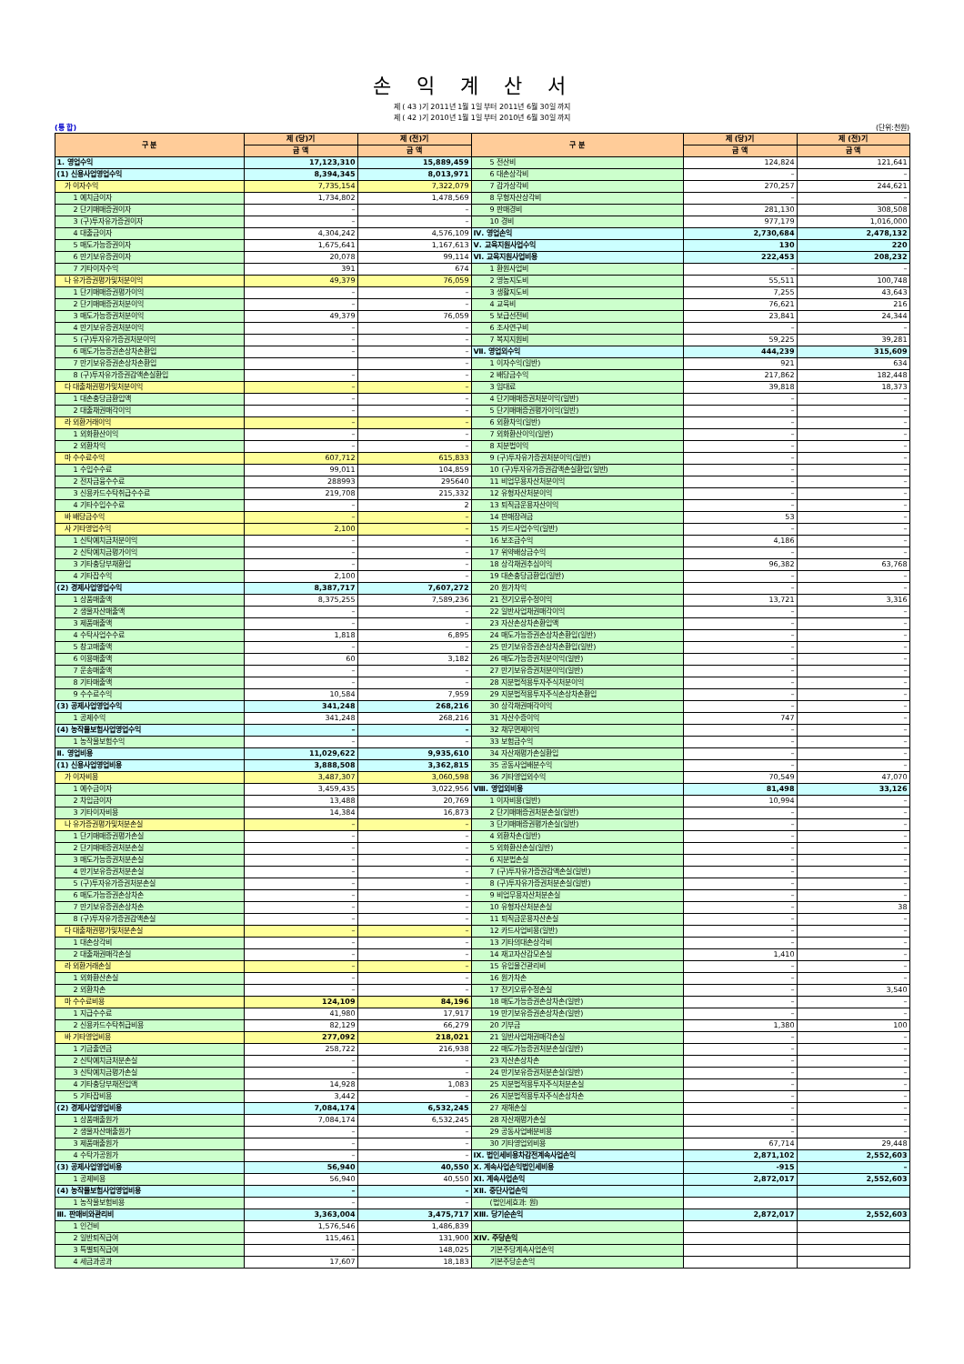손익계산서
제 ( 43 )기 2011년 1월 1일 부터 2011년 6월 30일 까지
제 ( 42 )기 2010년 1월 1일 부터 2010년 6월 30일 까지
(통 합) (단위:천원)
| 구 분 | 제 (당)기 | 제 (전)기 | 구 분 | 제 (당)기 | 제 (전)기 |
| --- | --- | --- | --- | --- | --- |
| | 금 액 | 금 액 | | 금 액 | 금 액 |
| 1. 영업수익 | 17,123,310 | 15,889,459 | 5 전산비 | 124,824 | 121,641 |
| (1) 신용사업영업수익 | 8,394,345 | 8,013,971 | 6 대손상각비 | – | – |
| 가 이자수익 | 7,735,154 | 7,322,079 | 7 감가상각비 | 270,257 | 244,621 |
| 1 예치금이자 | 1,734,802 | 1,478,569 | 8 무형자산상각비 | – | – |
| 2 단기매매증권이자 | – | – | 9 판매경비 | 281,130 | 308,508 |
| 3 (구)투자유가증권이자 | – | – | 10 경비 | 977,179 | 1,016,000 |
| 4 대출금이자 | 4,304,242 | 4,576,109 | Ⅳ. 영업손익 | 2,730,684 | 2,478,132 |
| 5 매도가능증권이자 | 1,675,641 | 1,167,613 | Ⅴ. 교육지원사업수익 | 130 | 220 |
| 6 만기보유증권이자 | 20,078 | 99,114 | Ⅵ. 교육지원사업비용 | 222,453 | 208,232 |
| 7 기타이자수익 | 391 | 674 | 1 환원사업비 | – | – |
| 나 유가증권평가및처분이익 | 49,379 | 76,059 | 2 영농지도비 | 55,511 | 100,748 |
| 1 단기매매증권평가이익 | – | – | 3 생활지도비 | 7,255 | 43,643 |
| 2 단기매매증권처분이익 | – | – | 4 교육비 | 76,621 | 216 |
| 3 매도가능증권처분이익 | 49,379 | 76,059 | 5 보급선전비 | 23,841 | 24,344 |
| 4 만기보유증권처분이익 | – | – | 6 조사연구비 | – | – |
| 5 (구)투자유가증권처분이익 | – | – | 7 복지지원비 | 59,225 | 39,281 |
| 6 매도가능증권손상차손환입 | – | – | Ⅶ. 영업외수익 | 444,239 | 315,609 |
| 7 만기보유증권손상차손환입 | | – | 1 이자수익(일반) | 921 | 634 |
| 8 (구)투자유가증권감액손실환입 | – | – | 2 배당금수익 | 217,862 | 182,448 |
| 다 대출채권평가및처분이익 | – | – | 3 임대료 | 39,818 | 18,373 |
| 1 대손충당금환입액 | – | – | 4 단기매매증권처분이익(일반) | – | – |
| 2 대출채권매각이익 | – | – | 5 단기매매증권평가이익(일반) | – | – |
| 라 외환거래이익 | – | – | 6 외환차익(일반) | – | – |
| 1 외화환산이익 | – | – | 7 외화환산이익(일반) | – | – |
| 2 외환차익 | – | – | 8 지분법이익 | – | – |
| 마 수수료수익 | 607,712 | 615,833 | 9 (구)투자유가증권처분이익(일반) | – | – |
| 1 수입수수료 | 99,011 | 104,859 | 10 (구)투자유가증권감액손실환입(일반) | – | – |
| 2 전자금융수수료 | 288993 | 295640 | 11 비업무용자산처분이익 | – | – |
| 3 신용카드수탁취급수수료 | 219,708 | 215,332 | 12 유형자산처분이익 | – | – |
| 4 기타수입수수료 | – | 2 | 13 퇴직금운용자산이익 | – | – |
| 바 배당금수익 | – | – | 14 판매장려금 | 53 | – |
| 사 기타영업수익 | 2,100 | – | 15 카드사업수익(일반) | – | – |
| 1 신탁예치금처분이익 | – | – | 16 보조금수익 | 4,186 | – |
| 2 신탁예치금평가이익 | – | – | 17 위약배상금수익 | – | – |
| 3 기타충당부채환입 | – | – | 18 상각채권추심이익 | 96,382 | 63,768 |
| 4 기타잡수익 | 2,100 | – | 19 대손충당금환입(일반) | – | – |
| (2) 경제사업영업수익 | 8,387,717 | 7,607,272 | 20 원가차익 | – | – |
| 1 상품매출액 | 8,375,255 | 7,589,236 | 21 전기오류수정이익 | 13,721 | 3,316 |
| 2 생물자산매출액 | – | – | 22 일반사업채권매각이익 | – | – |
| 3 제품매출액 | – | – | 23 자산손상차손환입액 | – | – |
| 4 수탁사업수수료 | 1,818 | 6,895 | 24 매도가능증권손상차손환입(일반) | – | – |
| 5 창고매출액 | – | – | 25 만기보유증권손상차손환입(일반) | – | – |
| 6 이용매출액 | 60 | 3,182 | 26 매도가능증권처분이익(일반) | – | – |
| 7 운송매출액 | – | – | 27 만기보유증권처분이익(일반) | – | – |
| 8 기타매출액 | – | – | 28 지분법적용투자주식처분이익 | – | – |
| 9 수수료수익 | 10,584 | 7,959 | 29 지분법적용투자주식손상차손환입 | – | – |
| (3) 공제사업영업수익 | 341,248 | 268,216 | 30 상각채권매각이익 | – | – |
| 1 공제수익 | 341,248 | 268,216 | 31 자산수증이익 | 747 | – |
| (4) 농작물보험사업영업수익 | – | – | 32 채무면제이익 | – | – |
| 1 농작물보험수익 | – | – | 33 보험금수익 | – | – |
| Ⅱ. 영업비용 | 11,029,622 | 9,935,610 | 34 자산재평가손실환입 | – | – |
| (1) 신용사업영업비용 | 3,888,508 | 3,362,815 | 35 공동사업배분수익 | – | – |
| 가 이자비용 | 3,487,307 | 3,060,598 | 36 기타영업외수익 | 70,549 | 47,070 |
| 1 예수금이자 | 3,459,435 | 3,022,956 | Ⅷ. 영업외비용 | 81,498 | 33,126 |
| 2 차입금이자 | 13,488 | 20,769 | 1 이자비용(일반) | 10,994 | – |
| 3 기타이자비용 | 14,384 | 16,873 | 2 단기매매증권처분손실(일반) | – | – |
| 나 유가증권평가및처분손실 | – | – | 3 단기매매증권평가손실(일반) | – | – |
| 1 단기매매증권평가손실 | – | – | 4 외환차손(일반) | – | – |
| 2 단기매매증권처분손실 | – | – | 5 외화환산손실(일반) | – | – |
| 3 매도가능증권처분손실 | – | – | 6 지분법손실 | – | – |
| 4 만기보유증권처분손실 | – | – | 7 (구)투자유가증권감액손실(일반) | – | – |
| 5 (구)투자유가증권처분손실 | – | – | 8 (구)투자유가증권처분손실(일반) | – | – |
| 6 매도가능증권손상차손 | – | – | 9 비업무용자산처분손실 | – | – |
| 7 만기보유증권손상차손 | – | – | 10 유형자산처분손실 | – | 38 |
| 8 (구)투자유가증권감액손실 | – | – | 11 퇴직금운용자산손실 | – | – |
| 다 대출채권평가및처분손실 | – | – | 12 카드사업비용(일반) | – | – |
| 1 대손상각비 | – | – | 13 기타의대손상각비 | – | – |
| 2 대출채권매각손실 | – | – | 14 재고자산감모손실 | 1,410 | – |
| 라 외환거래손실 | – | – | 15 유입물건관리비 | – | – |
| 1 외화환산손실 | – | – | 16 원가차손 | – | – |
| 2 외환차손 | – | – | 17 전기오류수정손실 | – | 3,540 |
| 마 수수료비용 | 124,109 | 84,196 | 18 매도가능증권손상차손(일반) | – | – |
| 1 지급수수료 | 41,980 | 17,917 | 19 만기보유증권손상차손(일반) | – | – |
| 2 신용카드수탁취급비용 | 82,129 | 66,279 | 20 기부금 | 1,380 | 100 |
| 바 기타영업비용 | 277,092 | 218,021 | 21 일반사업채권매각손실 | – | – |
| 1 기금출연금 | 258,722 | 216,938 | 22 매도가능증권처분손실(일반) | – | – |
| 2 신탁예치금처분손실 | – | – | 23 자산손상차손 | – | – |
| 3 신탁예치금평가손실 | – | – | 24 만기보유증권처분손실(일반) | – | – |
| 4 기타충당부채전입액 | 14,928 | 1,083 | 25 지분법적용투자주식처분손실 | – | – |
| 5 기타잡비용 | 3,442 | – | 26 지분법적용투자주식손상차손 | – | – |
| (2) 경제사업영업비용 | 7,084,174 | 6,532,245 | 27 재해손실 | – | – |
| 1 상품매출원가 | 7,084,174 | 6,532,245 | 28 자산재평가손실 | – | – |
| 2 생물자산매출원가 | – | – | 29 공동사업배분비용 | – | – |
| 3 제품매출원가 | – | – | 30 기타영업외비용 | 67,714 | 29,448 |
| 4 수탁가공원가 | – | – | Ⅸ. 법인세비용차감전계속사업손익 | 2,871,102 | 2,552,603 |
| (3) 공제사업영업비용 | 56,940 | 40,550 | Ⅹ. 계속사업손익법인세비용 | -915 | – |
| 1 공제비용 | 56,940 | 40,550 | ⅩⅠ. 계속사업손익 | 2,872,017 | 2,552,603 |
| (4) 농작물보험사업영업비용 | – | – | ⅩⅡ. 중단사업손익 | | |
| 1 농작물보험비용 | – | – | (법인세효과: 원) | | |
| Ⅲ. 판매비와관리비 | 3,363,004 | 3,475,717 | ⅩⅢ. 당기순손익 | 2,872,017 | 2,552,603 |
| 1 인건비 | 1,576,546 | 1,486,839 | | | |
| 2 일반퇴직급여 | 115,461 | 131,900 | ⅩⅣ. 주당손익 | | |
| 3 특별퇴직급여 | – | 148,025 | 기본주당계속사업손익 | | |
| 4 세금과공과 | 17,607 | 18,183 | 기본주당순손익 | | |